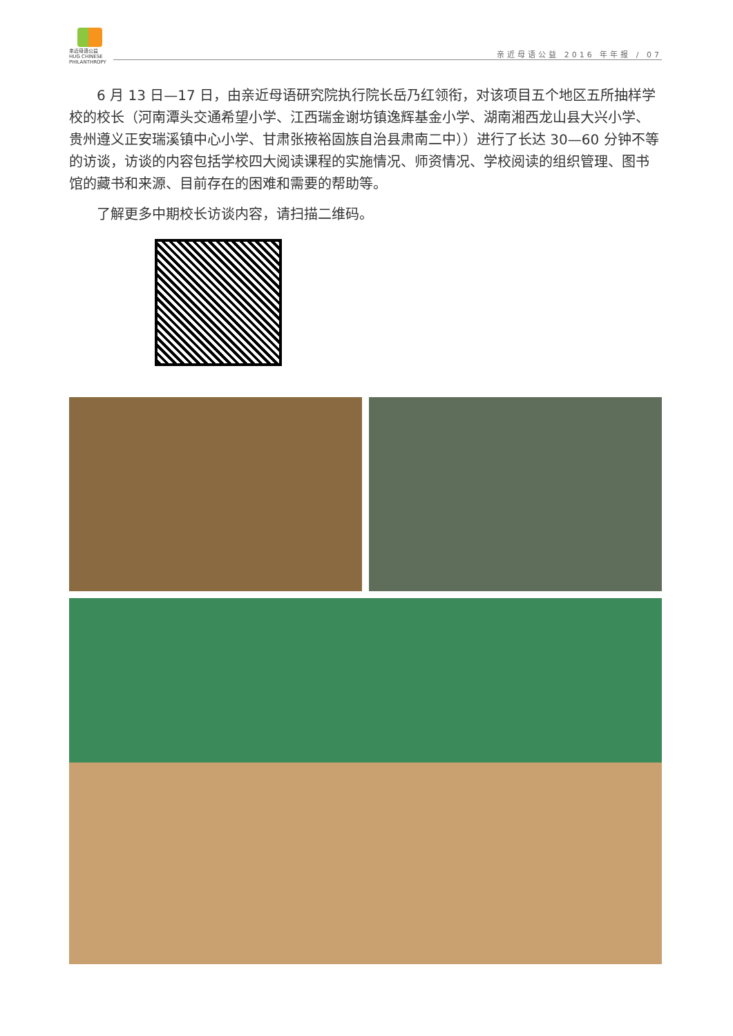亲近母语公益
HUG CHINESE PHILANTHROPY
亲近母语公益 2016 年年报 / 07
6 月 13 日—17 日，由亲近母语研究院执行院长岳乃红领衔，对该项目五个地区五所抽样学校的校长（河南潭头交通希望小学、江西瑞金谢坊镇逸辉基金小学、湖南湘西龙山县大兴小学、贵州遵义正安瑞溪镇中心小学、甘肃张掖裕固族自治县肃南二中））进行了长达 30—60 分钟不等的访谈，访谈的内容包括学校四大阅读课程的实施情况、师资情况、学校阅读的组织管理、图书馆的藏书和来源、目前存在的困难和需要的帮助等。
了解更多中期校长访谈内容，请扫描二维码。